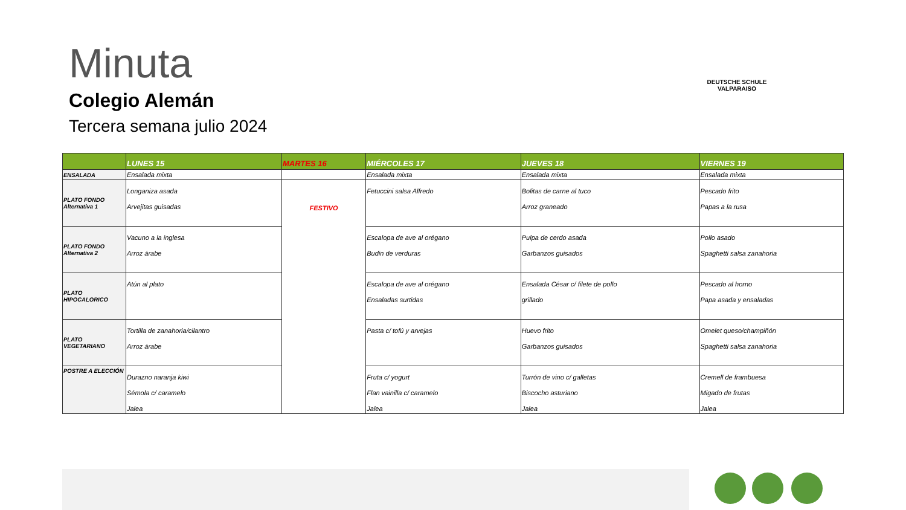Minuta
Colegio Alemán
Tercera semana julio 2024
DEUTSCHE SCHULE VALPARAISO
| | LUNES 15 | MARTES 16 | MIÉRCOLES 17 | JUEVES 18 | VIERNES 19 |
| --- | --- | --- | --- | --- | --- |
| ENSALADA | Ensalada mixta | | Ensalada mixta | Ensalada mixta | Ensalada mixta |
| PLATO FONDO Alternativa 1 | Longaniza asada Arvejitas guisadas | FESTIVO | Fetuccini salsa Alfredo | Bolitas de carne al tuco Arroz graneado | Pescado frito Papas a la rusa |
| PLATO FONDO Alternativa 2 | Vacuno a la inglesa Arroz árabe | | Escalopa de ave al orégano Budin de verduras | Pulpa de cerdo asada Garbanzos guisados | Pollo asado Spaghetti salsa zanahoria |
| PLATO HIPOCALORICO | Atún al plato | | Escalopa de ave al orégano Ensaladas surtidas | Ensalada César c/ filete de pollo grillado | Pescado al horno Papa asada y ensaladas |
| PLATO VEGETARIANO | Tortilla de zanahoria/cilantro Arroz árabe | | Pasta c/ tofú y arvejas | Huevo frito Garbanzos guisados | Omelet queso/champiñón Spaghetti salsa zanahoria |
| POSTRE A ELECCIÓN | Durazno naranja kiwi Sémola c/ caramelo Jalea | | Fruta c/ yogurt Flan vainilla c/ caramelo Jalea | Turrón de vino c/ galletas Biscocho asturiano Jalea | Cremell de frambuesa Migado de frutas Jalea |